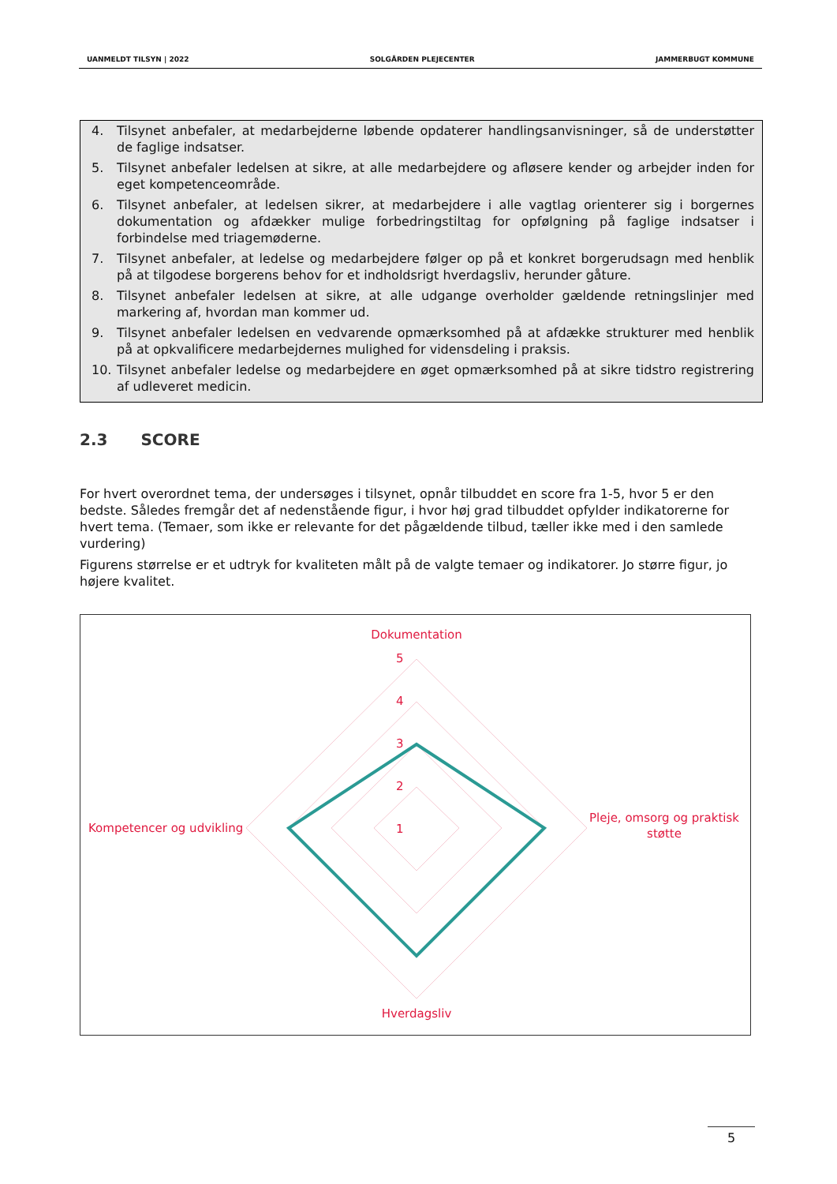UANMELDT TILSYN | 2022 SOLGÅRDEN PLEJECENTER JAMMERBUGT KOMMUNE
4. Tilsynet anbefaler, at medarbejderne løbende opdaterer handlingsanvisninger, så de understøtter de faglige indsatser.
5. Tilsynet anbefaler ledelsen at sikre, at alle medarbejdere og afløsere kender og arbejder inden for eget kompetenceområde.
6. Tilsynet anbefaler, at ledelsen sikrer, at medarbejdere i alle vagtlag orienterer sig i borgernes dokumentation og afdækker mulige forbedringstiltag for opfølgning på faglige indsatser i forbindelse med triagemøderne.
7. Tilsynet anbefaler, at ledelse og medarbejdere følger op på et konkret borgerudsagn med henblik på at tilgodese borgerens behov for et indholdsrigt hverdagsliv, herunder gåture.
8. Tilsynet anbefaler ledelsen at sikre, at alle udgange overholder gældende retningslinjer med markering af, hvordan man kommer ud.
9. Tilsynet anbefaler ledelsen en vedvarende opmærksomhed på at afdække strukturer med henblik på at opkvalificere medarbejdernes mulighed for vidensdeling i praksis.
10. Tilsynet anbefaler ledelse og medarbejdere en øget opmærksomhed på at sikre tidstro registrering af udleveret medicin.
2.3 SCORE
For hvert overordnet tema, der undersøges i tilsynet, opnår tilbuddet en score fra 1-5, hvor 5 er den bedste. Således fremgår det af nedenstående figur, i hvor høj grad tilbuddet opfylder indikatorerne for hvert tema. (Temaer, som ikke er relevante for det pågældende tilbud, tæller ikke med i den samlede vurdering)
Figurens størrelse er et udtryk for kvaliteten målt på de valgte temaer og indikatorer. Jo større figur, jo højere kvalitet.
Dokumentation
5
4
3
2
1
Kompetencer og udvikling
Pleje, omsorg og praktisk
støtte
Hverdagsliv
5